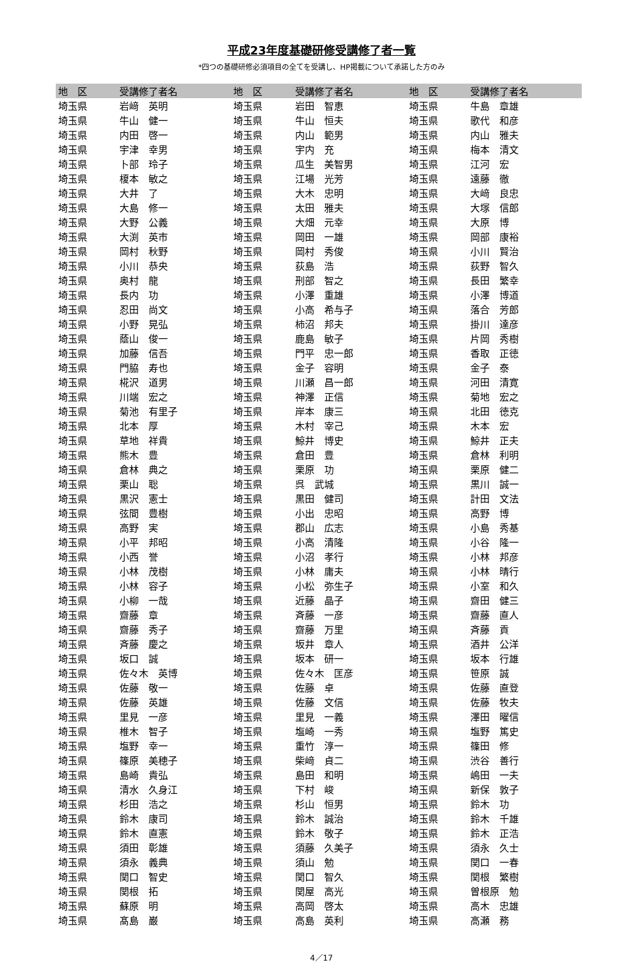平成23年度基礎研修受講修了者一覧
*四つの基礎研修必須項目の全てを受講し、HP掲載について承諾した方のみ
| 地 区 | 受講修了者名 | 地 区 | 受講修了者名 | 地 区 | 受講修了者名 |
| --- | --- | --- | --- | --- | --- |
| 埼玉県 | 岩﨑 英明 | 埼玉県 | 岩田 智恵 | 埼玉県 | 牛島 章雄 |
| 埼玉県 | 牛山 健一 | 埼玉県 | 牛山 恒夫 | 埼玉県 | 歌代 和彦 |
| 埼玉県 | 内田 啓一 | 埼玉県 | 内山 範男 | 埼玉県 | 内山 雅夫 |
| 埼玉県 | 宇津 幸男 | 埼玉県 | 宇内 充 | 埼玉県 | 梅本 清文 |
| 埼玉県 | 卜部 玲子 | 埼玉県 | 瓜生 美智男 | 埼玉県 | 江河 宏 |
| 埼玉県 | 榎本 敏之 | 埼玉県 | 江場 光芳 | 埼玉県 | 遠藤 徹 |
| 埼玉県 | 大井 了 | 埼玉県 | 大木 忠明 | 埼玉県 | 大﨑 良忠 |
| 埼玉県 | 大島 修一 | 埼玉県 | 太田 雅夫 | 埼玉県 | 大塚 信郎 |
| 埼玉県 | 大野 公義 | 埼玉県 | 大畑 元幸 | 埼玉県 | 大原 博 |
| 埼玉県 | 大渕 英市 | 埼玉県 | 岡田 一雄 | 埼玉県 | 岡部 康裕 |
| 埼玉県 | 岡村 秋野 | 埼玉県 | 岡村 秀俊 | 埼玉県 | 小川 賢治 |
| 埼玉県 | 小川 恭央 | 埼玉県 | 荻島 浩 | 埼玉県 | 荻野 智久 |
| 埼玉県 | 奥村 龍 | 埼玉県 | 刑部 智之 | 埼玉県 | 長田 繁幸 |
| 埼玉県 | 長内 功 | 埼玉県 | 小澤 重雄 | 埼玉県 | 小澤 博道 |
| 埼玉県 | 忍田 尚文 | 埼玉県 | 小高 希与子 | 埼玉県 | 落合 芳郎 |
| 埼玉県 | 小野 晃弘 | 埼玉県 | 柿沼 邦夫 | 埼玉県 | 掛川 達彦 |
| 埼玉県 | 蔭山 俊一 | 埼玉県 | 鹿島 敏子 | 埼玉県 | 片岡 秀樹 |
| 埼玉県 | 加藤 信吾 | 埼玉県 | 門平 忠一郎 | 埼玉県 | 香取 正徳 |
| 埼玉県 | 門脇 寿也 | 埼玉県 | 金子 容明 | 埼玉県 | 金子 泰 |
| 埼玉県 | 椛沢 道男 | 埼玉県 | 川瀬 昌一郎 | 埼玉県 | 河田 清寛 |
| 埼玉県 | 川端 宏之 | 埼玉県 | 神澤 正信 | 埼玉県 | 菊地 宏之 |
| 埼玉県 | 菊池 有里子 | 埼玉県 | 岸本 康三 | 埼玉県 | 北田 徳克 |
| 埼玉県 | 北本 厚 | 埼玉県 | 木村 宰己 | 埼玉県 | 木本 宏 |
| 埼玉県 | 草地 祥貴 | 埼玉県 | 鯨井 博史 | 埼玉県 | 鯨井 正夫 |
| 埼玉県 | 熊木 豊 | 埼玉県 | 倉田 豊 | 埼玉県 | 倉林 利明 |
| 埼玉県 | 倉林 典之 | 埼玉県 | 栗原 功 | 埼玉県 | 栗原 健二 |
| 埼玉県 | 栗山 聡 | 埼玉県 | 呉 武城 | 埼玉県 | 黒川 誠一 |
| 埼玉県 | 黒沢 憲士 | 埼玉県 | 黒田 健司 | 埼玉県 | 計田 文法 |
| 埼玉県 | 弦間 豊樹 | 埼玉県 | 小出 忠昭 | 埼玉県 | 高野 博 |
| 埼玉県 | 高野 実 | 埼玉県 | 郡山 広志 | 埼玉県 | 小島 秀基 |
| 埼玉県 | 小平 邦昭 | 埼玉県 | 小高 清隆 | 埼玉県 | 小谷 隆一 |
| 埼玉県 | 小西 誉 | 埼玉県 | 小沼 孝行 | 埼玉県 | 小林 邦彦 |
| 埼玉県 | 小林 茂樹 | 埼玉県 | 小林 庸夫 | 埼玉県 | 小林 晴行 |
| 埼玉県 | 小林 容子 | 埼玉県 | 小松 弥生子 | 埼玉県 | 小室 和久 |
| 埼玉県 | 小柳 一哉 | 埼玉県 | 近藤 晶子 | 埼玉県 | 齋田 健三 |
| 埼玉県 | 齋藤 章 | 埼玉県 | 斉藤 一彦 | 埼玉県 | 齋藤 直人 |
| 埼玉県 | 齋藤 秀子 | 埼玉県 | 齋藤 万里 | 埼玉県 | 斉藤 貢 |
| 埼玉県 | 斉藤 慶之 | 埼玉県 | 坂井 章人 | 埼玉県 | 酒井 公洋 |
| 埼玉県 | 坂口 誠 | 埼玉県 | 坂本 研一 | 埼玉県 | 坂本 行雄 |
| 埼玉県 | 佐々木 英博 | 埼玉県 | 佐々木 匡彦 | 埼玉県 | 笹原 誠 |
| 埼玉県 | 佐藤 敬一 | 埼玉県 | 佐藤 卓 | 埼玉県 | 佐藤 直登 |
| 埼玉県 | 佐藤 英雄 | 埼玉県 | 佐藤 文信 | 埼玉県 | 佐藤 牧夫 |
| 埼玉県 | 里見 一彦 | 埼玉県 | 里見 一義 | 埼玉県 | 澤田 曜信 |
| 埼玉県 | 椎木 智子 | 埼玉県 | 塩崎 一秀 | 埼玉県 | 塩野 篤史 |
| 埼玉県 | 塩野 幸一 | 埼玉県 | 重竹 淳一 | 埼玉県 | 篠田 修 |
| 埼玉県 | 篠原 美穂子 | 埼玉県 | 柴﨑 貞二 | 埼玉県 | 渋谷 善行 |
| 埼玉県 | 島崎 貴弘 | 埼玉県 | 島田 和明 | 埼玉県 | 嶋田 一夫 |
| 埼玉県 | 清水 久身江 | 埼玉県 | 下村 峻 | 埼玉県 | 新保 敦子 |
| 埼玉県 | 杉田 浩之 | 埼玉県 | 杉山 恒男 | 埼玉県 | 鈴木 功 |
| 埼玉県 | 鈴木 康司 | 埼玉県 | 鈴木 誠治 | 埼玉県 | 鈴木 千雄 |
| 埼玉県 | 鈴木 直憲 | 埼玉県 | 鈴木 敬子 | 埼玉県 | 鈴木 正浩 |
| 埼玉県 | 須田 彰雄 | 埼玉県 | 須藤 久美子 | 埼玉県 | 須永 久士 |
| 埼玉県 | 須永 義典 | 埼玉県 | 須山 勉 | 埼玉県 | 関口 一春 |
| 埼玉県 | 関口 智史 | 埼玉県 | 関口 智久 | 埼玉県 | 関根 繁樹 |
| 埼玉県 | 関根 拓 | 埼玉県 | 関屋 高光 | 埼玉県 | 曽根原 勉 |
| 埼玉県 | 蘇原 明 | 埼玉県 | 高岡 啓太 | 埼玉県 | 高木 忠雄 |
| 埼玉県 | 髙島 巌 | 埼玉県 | 高島 英利 | 埼玉県 | 高瀬 務 |
4／17